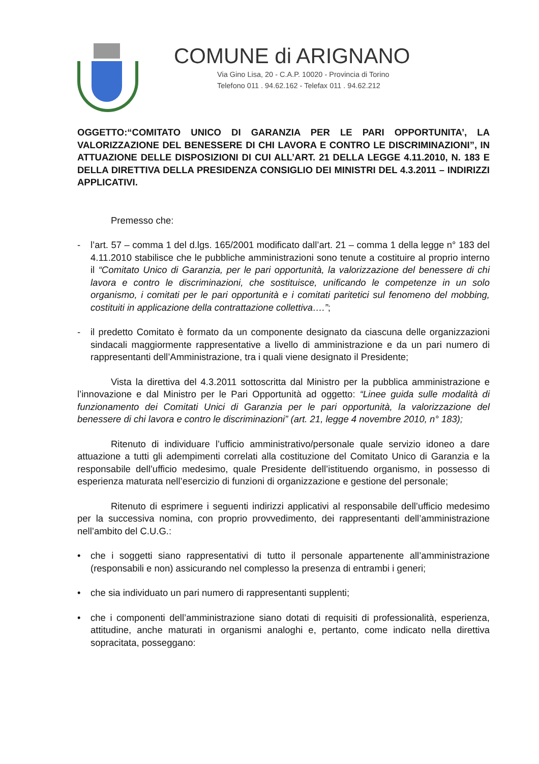COMUNE di ARIGNANO
Via Gino Lisa, 20 - C.A.P. 10020 - Provincia di Torino
Telefono 011 . 94.62.162 - Telefax 011 . 94.62.212
OGGETTO:“COMITATO UNICO DI GARANZIA PER LE PARI OPPORTUNITA’, LA VALORIZZAZIONE DEL BENESSERE DI CHI LAVORA E CONTRO LE DISCRIMINAZIONI”, IN ATTUAZIONE DELLE DISPOSIZIONI DI CUI ALL’ART. 21 DELLA LEGGE 4.11.2010, N. 183 E DELLA DIRETTIVA DELLA PRESIDENZA CONSIGLIO DEI MINISTRI DEL 4.3.2011 – INDIRIZZI APPLICATIVI.
Premesso che:
- l’art. 57 – comma 1 del d.lgs. 165/2001 modificato dall’art. 21 – comma 1 della legge n° 183 del 4.11.2010 stabilisce che le pubbliche amministrazioni sono tenute a costituire al proprio interno il “Comitato Unico di Garanzia, per le pari opportunità, la valorizzazione del benessere di chi lavora e contro le discriminazioni, che sostituisce, unificando le competenze in un solo organismo, i comitati per le pari opportunità e i comitati paritetici sul fenomeno del mobbing, costituiti in applicazione della contrattazione collettiva….”;
- il predetto Comitato è formato da un componente designato da ciascuna delle organizzazioni sindacali maggiormente rappresentative a livello di amministrazione e da un pari numero di rappresentanti dell’Amministrazione, tra i quali viene designato il Presidente;
Vista la direttiva del 4.3.2011 sottoscritta dal Ministro per la pubblica amministrazione e l’innovazione e dal Ministro per le Pari Opportunità ad oggetto: “Linee guida sulle modalità di funzionamento dei Comitati Unici di Garanzia per le pari opportunità, la valorizzazione del benessere di chi lavora e contro le discriminazioni” (art. 21, legge 4 novembre 2010, n° 183);
Ritenuto di individuare l’ufficio amministrativo/personale quale servizio idoneo a dare attuazione a tutti gli adempimenti correlati alla costituzione del Comitato Unico di Garanzia e la responsabile dell’ufficio medesimo, quale Presidente dell’istituendo organismo, in possesso di esperienza maturata nell’esercizio di funzioni di organizzazione e gestione del personale;
Ritenuto di esprimere i seguenti indirizzi applicativi al responsabile dell’ufficio medesimo per la successiva nomina, con proprio provvedimento, dei rappresentanti dell’amministrazione nell’ambito del C.U.G.:
• che i soggetti siano rappresentativi di tutto il personale appartenente all’amministrazione (responsabili e non) assicurando nel complesso la presenza di entrambi i generi;
• che sia individuato un pari numero di rappresentanti supplenti;
• che i componenti dell’amministrazione siano dotati di requisiti di professionalità, esperienza, attitudine, anche maturati in organismi analoghi e, pertanto, come indicato nella direttiva sopracitata, posseggano: